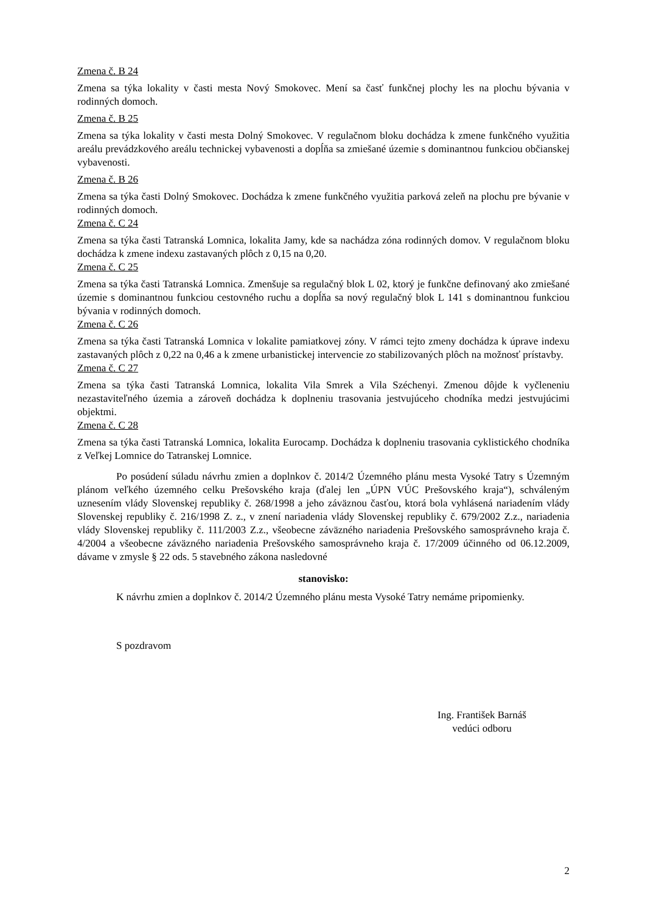Zmena č. B 24
Zmena sa týka lokality v časti mesta Nový Smokovec. Mení sa časť funkčnej plochy les na plochu bývania v rodinných domoch.
Zmena č. B 25
Zmena sa týka lokality v časti mesta Dolný Smokovec. V regulačnom bloku dochádza k zmene funkčného využitia areálu prevádzkového areálu technickej vybavenosti a dopĺňa sa zmiešané územie s dominantnou funkciou občianskej vybavenosti.
Zmena č. B 26
Zmena sa týka časti Dolný Smokovec. Dochádza k zmene funkčného využitia parková zeleň na plochu pre bývanie v rodinných domoch.
Zmena č. C 24
Zmena sa týka časti Tatranská Lomnica, lokalita Jamy, kde sa nachádza zóna rodinných domov. V regulačnom bloku dochádza k zmene indexu zastavaných plôch z 0,15 na 0,20.
Zmena č. C 25
Zmena sa týka časti Tatranská Lomnica. Zmenšuje sa regulačný blok L 02, ktorý je funkčne definovaný ako zmiešané územie s dominantnou funkciou cestovného ruchu a dopĺňa sa nový regulačný blok L 141 s dominantnou funkciou bývania v rodinných domoch.
Zmena č. C 26
Zmena sa týka časti Tatranská Lomnica v lokalite pamiatkovej zóny. V rámci tejto zmeny dochádza k úprave indexu zastavaných plôch z 0,22 na 0,46 a k zmene urbanistickej intervencie zo stabilizovaných plôch na možnosť prístavby.
Zmena č. C 27
Zmena sa týka časti Tatranská Lomnica, lokalita Vila Smrek a Vila Széchenyi. Zmenou dôjde k vyčleneniu nezastaviteľného územia a zároveň dochádza k doplneniu trasovania jestvujúceho chodníka medzi jestvujúcimi objektmi.
Zmena č. C 28
Zmena sa týka časti Tatranská Lomnica, lokalita Eurocamp. Dochádza k doplneniu trasovania cyklistického chodníka z Veľkej Lomnice do Tatranskej Lomnice.
Po posúdení súladu návrhu zmien a doplnkov č. 2014/2 Územného plánu mesta Vysoké Tatry s Územným plánom veľkého územného celku Prešovského kraja (ďalej len „ÚPN VÚC Prešovského kraja“), schváleným uznesením vlády Slovenskej republiky č. 268/1998 a jeho záväznou časťou, ktorá bola vyhlásená nariadením vlády Slovenskej republiky č. 216/1998 Z. z., v znení nariadenia vlády Slovenskej republiky č. 679/2002 Z.z., nariadenia vlády Slovenskej republiky č. 111/2003 Z.z., všeobecne záväzného nariadenia Prešovského samosprávneho kraja č. 4/2004 a všeobecne záväzného nariadenia Prešovského samosprávneho kraja č. 17/2009 účinného od 06.12.2009, dávame v zmysle § 22 ods. 5 stavebného zákona nasledovné
stanovisko:
K návrhu zmien a doplnkov č. 2014/2 Územného plánu mesta Vysoké Tatry nemáme pripomienky.
S pozdravom
Ing. František Barnáš
vedúci odboru
2